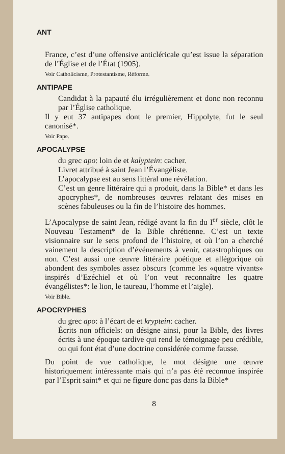ANT
France, c’est d’une offensive anticléricale qu’est issue la séparation de l’Église et de l’État (1905).
Voir Catholicisme, Protestantisme, Réforme.
ANTIPAPE
Candidat à la papauté élu irrégulièrement et donc non reconnu par l’Église catholique.
Il y eut 37 antipapes dont le premier, Hippolyte, fut le seul canonisé*.
Voir Pape.
APOCALYPSE
du grec apo: loin de et kalyptein: cacher.
Livret attribué à saint Jean l’Évangéliste.
L’apocalypse est au sens littéral une révélation.
C’est un genre littéraire qui a produit, dans la Bible* et dans les apocryphes*, de nombreuses œuvres relatant des mises en scènes fabuleuses ou la fin de l’histoire des hommes.
L’Apocalypse de saint Jean, rédigé avant la fin du I<sup>er</sup> siècle, clôt le Nouveau Testament* de la Bible chrétienne. C’est un texte visionnaire sur le sens profond de l’histoire, et où l’on a cherché vainement la description d’événements à venir, catastrophiques ou non. C’est aussi une œuvre littéraire poétique et allégorique où abondent des symboles assez obscurs (comme les «quatre vivants» inspirés d’Ezéchiel et où l’on veut reconnaître les quatre évangélistes*: le lion, le taureau, l’homme et l’aigle).
Voir Bible.
APOCRYPHES
du grec apo: à l’écart de et kryptein: cacher.
Écrits non officiels: on désigne ainsi, pour la Bible, des livres écrits à une époque tardive qui rend le témoignage peu crédible, ou qui font état d’une doctrine considérée comme fausse.
Du point de vue catholique, le mot désigne une œuvre historiquement intéressante mais qui n’a pas été reconnue inspirée par l’Esprit saint* et qui ne figure donc pas dans la Bible*
8